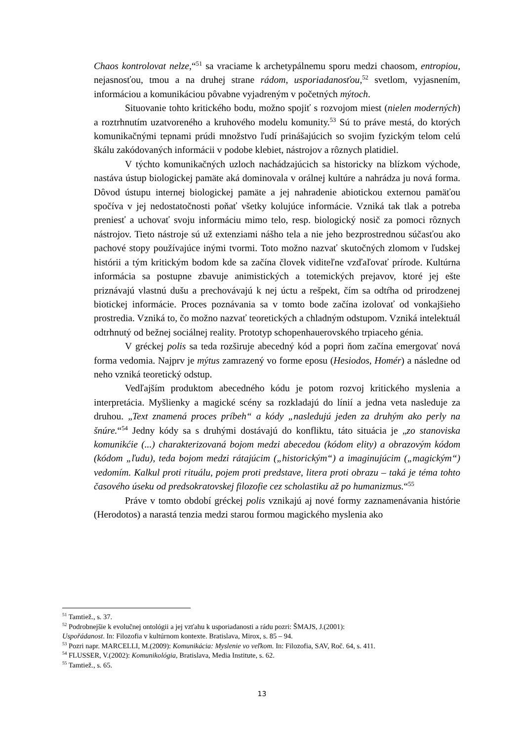Chaos kontrolovat nelze,“<sup>51</sup> sa vraciame k archetypálnemu sporu medzi chaosom, entropiou, nejasnosťou, tmou a na druhej strane rádom, usporiadanosťou,<sup>52</sup> svetlom, vyjasnením, informáciou a komunikáciou pôvabne vyjadreným v početných mýtoch.
Situovanie tohto kritického bodu, možno spojiť s rozvojom miest (nielen moderných) a roztrhnutím uzatvoreného a kruhového modelu komunity.<sup>53</sup> Sú to práve mestá, do ktorých komunikačnými tepnami prúdi množstvo ľudí prinášajúcich so svojim fyzickým telom celú škálu zakódovaných informácii v podobe klebiet, nástrojov a rôznych platidiel.
V týchto komunikačných uzloch nachádzajúcich sa historicky na blízkom východe, nastáva ústup biologickej pamäte aká dominovala v orálnej kultúre a nahrádza ju nová forma. Dôvod ústupu internej biologickej pamäte a jej nahradenie abiotickou externou pamäťou spočíva v jej nedostatočnosti poňať všetky kolujúce informácie. Vzniká tak tlak a potreba preniesť a uchovať svoju informáciu mimo telo, resp. biologický nosič za pomoci rôznych nástrojov. Tieto nástroje sú už extenziami nášho tela a nie jeho bezprostrednou súčasťou ako pachové stopy používajúce inými tvormi. Toto možno nazvať skutočných zlomom v ľudskej histórii a tým kritickým bodom kde sa začína človek viditeľne vzďaľovať prírode. Kultúrna informácia sa postupne zbavuje animistických a totemických prejavov, ktoré jej ešte priznávajú vlastnú dušu a prechovávajú k nej úctu a rešpekt, čím sa odtŕha od prirodzenej biotickej informácie. Proces poznávania sa v tomto bode začína izolovať od vonkajšieho prostredia. Vzniká to, čo možno nazvať teoretických a chladným odstupom. Vzniká intelektuál odtrhnutý od bežnej sociálnej reality. Prototyp schopenhauerovského trpiaceho génia.
V gréckej polis sa teda rozširuje abecedný kód a popri ňom začína emergovať nová forma vedomia. Najprv je mýtus zamrazený vo forme eposu (Hesiodos, Homér) a následne od neho vzniká teoretický odstup.
Vedľajším produktom abecedného kódu je potom rozvoj kritického myslenia a interpretácia. Myšlienky a magické scény sa rozkladajú do línií a jedna veta nasleduje za druhou. „Text znamená proces príbeh“ a kódy „nasledujú jeden za druhým ako perly na šnúre.“<sup>54</sup> Jedny kódy sa s druhými dostávajú do konfliktu, táto situácia je „zo stanoviska komunikćie (...) charakterizovaná bojom medzi abecedou (kódom elity) a obrazovým kódom (kódom „ľudu), teda bojom medzi rátajúcim („historickým“) a imaginujúcim („magickým“) vedomím. Kalkul proti rituálu, pojem proti predstave, litera proti obrazu – taká je téma tohto časového úseku od predsokratovskej filozofie cez scholastiku až po humanizmus.“<sup>55</sup>
Práve v tomto období gréckej polis vznikajú aj nové formy zaznamenávania histórie (Herodotos) a narastá tenzia medzi starou formou magického myslenia ako
<sup>51</sup> Tamtiež., s. 37.
<sup>52</sup> Podrobnejšie k evolučnej ontológii a jej vzťahu k usporiadanosti a rádu pozri: ŠMAJS, J.(2001):
Uspořádanost. In: Filozofia v kultúrnom kontexte. Bratislava, Mirox, s. 85 – 94.
<sup>53</sup> Pozri napr. MARCELLI, M.(2009): Komunikácia: Myslenie vo veľkom. In: Filozofia, SAV, Roč. 64, s. 411.
<sup>54</sup> FLUSSER, V.(2002): Komunikológia, Bratislava, Media Institute, s. 62.
<sup>55</sup> Tamtiež., s. 65.
13